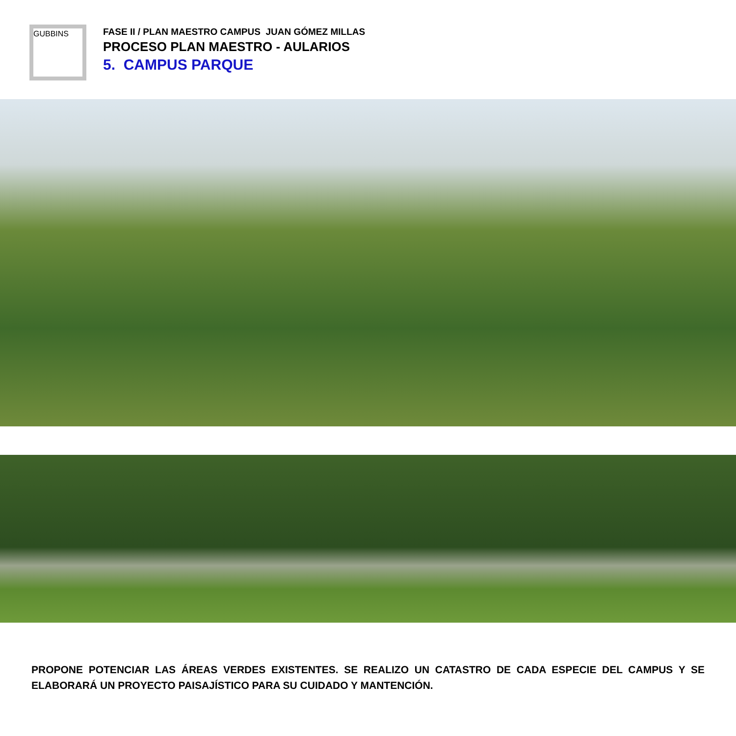GUBBINS
FASE II / PLAN MAESTRO CAMPUS JUAN GÓMEZ MILLAS
PROCESO PLAN MAESTRO - AULARIOS
5. CAMPUS PARQUE
PROPONE POTENCIAR LAS ÁREAS VERDES EXISTENTES. SE REALIZO UN CATASTRO DE CADA ESPECIE DEL CAMPUS Y SE ELABORARÁ UN PROYECTO PAISAJÍSTICO PARA SU CUIDADO Y MANTENCIÓN.